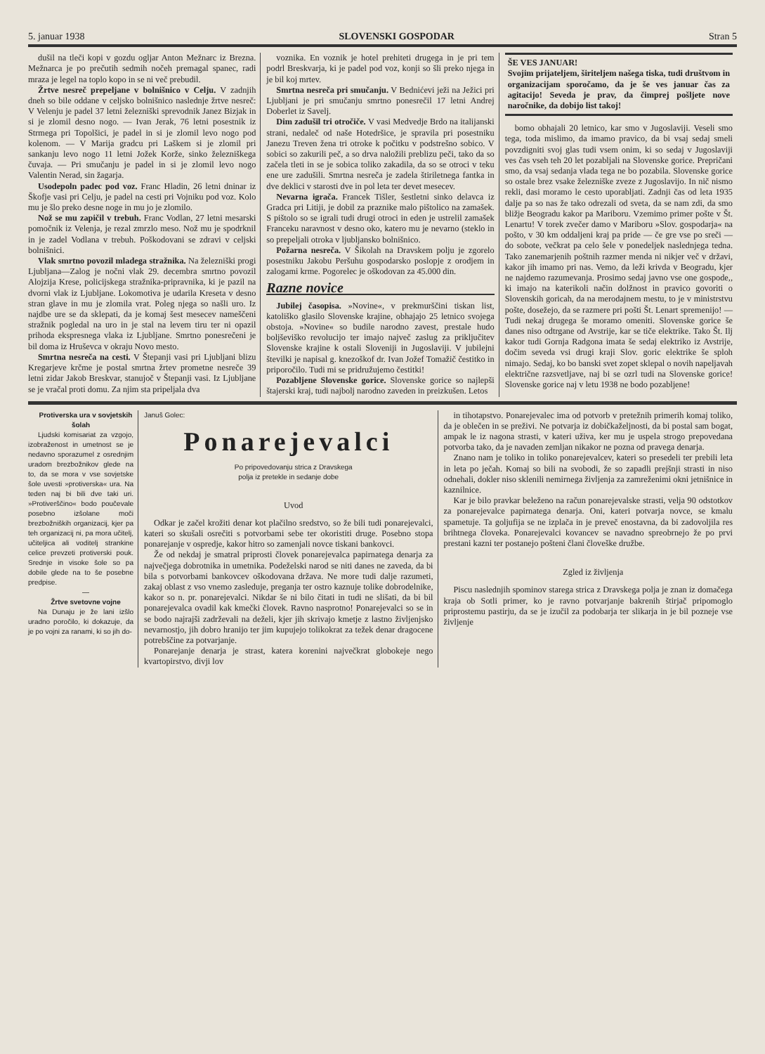5. januar 1938 SLOVENSKI GOSPODAR Stran 5
dušil na tleči kopi v gozdu ogljar Anton Mežnarc iz Brezna. Mežnarca je po prečutih sedmih nočeh premagal spanec, radi mraza je legel na toplo kopo in se ni več prebudil.
Žrtve nesreč prepeljane v bolnišnico v Celju. V zadnjih dneh so bile oddane v celjsko bolnišnico naslednje žrtve nesreč: V Velenju je padel 37 letni železniški sprevodnik Janez Bizjak in si je zlomil desno nogo. — Ivan Jerak, 76 letni posestnik iz Strmega pri Topolšici, je padel in si je zlomil levo nogo pod kolenom. — V Marija gradcu pri Laškem si je zlomil pri sankanju levo nogo 11 letni Jožek Korže, sinko železniškega čuvaja. — Pri smučanju je padel in si je zlomil levo nogo Valentin Nerad, sin žagarja.
Usodepoln padec pod voz. Franc Hladin, 26 letni dninar iz Škofje vasi pri Celju, je padel na cesti pri Vojniku pod voz. Kolo mu je šlo preko desne noge in mu jo je zlomilo.
Nož se mu zapičil v trebuh. Franc Vodlan, 27 letni mesarski pomočnik iz Velenja, je rezal zmrzlo meso. Nož mu je spodrknil in je zadel Vodlana v trebuh. Poškodovani se zdravi v celjski bolnišnici.
Vlak smrtno povozil mladega stražnika. Na železniški progi Ljubljana—Zalog je nočni vlak 29. decembra smrtno povozil Alojzija Krese, policijskega stražnika-pripravnika, ki je pazil na dvorni vlak iz Ljubljane. Lokomotiva je udarila Kreseta v desno stran glave in mu je zlomila vrat. Poleg njega so našli uro. Iz najdbe ure se da sklepati, da je komaj šest mesecev nameščeni stražnik pogledal na uro in je stal na levem tiru ter ni opazil prihoda ekspresnega vlaka iz Ljubljane. Smrtno ponesrečeni je bil doma iz Hruševca v okraju Novo mesto.
Smrtna nesreča na cesti. V Štepanji vasi pri Ljubljani blizu Kregarjeve krčme je postal smrtna žrtev prometne nesreče 39 letni zidar Jakob Breskvar, stanujoč v Štepanji vasi. Iz Ljubljane se je vračal proti domu. Za njim sta pripeljala dva
voznika. En voznik je hotel prehiteti drugega in je pri tem podrl Breskvarja, ki je padel pod voz, konji so šli preko njega in je bil koj mrtev.
Smrtna nesreča pri smučanju. V Bednićevi ježi na Ježici pri Ljubljani je pri smučanju smrtno ponesrečil 17 letni Andrej Doberlet iz Savelj.
Dim zadušil tri otročiče. V vasi Medvedje Brdo na italijanski strani, nedaleč od naše Hotedršice, je spravila pri posestniku Janezu Treven žena tri otroke k počitku v podstrešno sobico. V sobici so zakurili peč, a so drva naložili preblizu peči, tako da so začela tleti in se je sobica toliko zakadila, da so se otroci v teku ene ure zadušili. Smrtna nesreča je zadela štiriletnega fantka in dve deklici v starosti dve in pol leta ter devet mesecev.
Nevarna igrača. Francek Tišler, šestletni sinko delavca iz Gradca pri Litiji, je dobil za praznike malo pištolico na zamašek. S pištolo so se igrali tudi drugi otroci in eden je ustrelil zamašek Franceku naravnost v desno oko, katero mu je nevarno (steklo in so prepeljali otroka v ljubljansko bolnišnico.
Požarna nesreča. V Šikolah na Dravskem polju je zgorelo posestniku Jakobu Peršuhu gospodarsko poslopje z orodjem in zalogami krme. Pogorelec je oškodovan za 45.000 din.
Razne novice
Jubilej časopisa. »Novine«, v prekmurščini tiskan list, katoliško glasilo Slovenske krajine, obhajajo 25 letnico svojega obstoja. »Novine« so budile narodno zavest, prestale hudo boljševiško revolucijo ter imajo največ zaslug za priključitev Slovenske krajine k ostali Sloveniji in Jugoslaviji. V jubilejni številki je napisal g. knezoškof dr. Ivan Jožef Tomažič čestitko in priporočilo. Tudi mi se pridružujemo čestitki!
Pozabljene Slovenske gorice. Slovenske gorice so najlepši štajerski kraj, tudi najbolj narodno zaveden in preizkušen. Letos
ŠE VES JANUAR!
Svojim prijateljem, širiteljem našega tiska, tudi društvom in organizacijam sporočamo, da je še ves januar čas za agitacijo! Seveda je prav, da čimprej pošljete nove naročnike, da dobijo list takoj!
bomo obhajali 20 letnico, kar smo v Jugoslaviji. Veseli smo tega, toda mislimo, da imamo pravico, da bi vsaj sedaj smeli povzdigniti svoj glas tudi vsem onim, ki so sedaj v Jugoslaviji ves čas vseh teh 20 let pozabljali na Slovenske gorice. Prepričani smo, da vsaj sedanja vlada tega ne bo pozabila. Slovenske gorice so ostale brez vsake železniške zveze z Jugoslavijo. In nič nismo rekli, dasi moramo le cesto uporabljati. Zadnji čas od leta 1935 dalje pa so nas že tako odrezali od sveta, da se nam zdi, da smo bližje Beogradu kakor pa Mariboru. Vzemimo primer pošte v Št. Lenartu! V torek zvečer damo v Mariboru »Slov. gospodarja« na pošto, v 30 km oddaljeni kraj pa pride — če gre vse po sreči — do sobote, večkrat pa celo šele v ponedeljek naslednjega tedna. Tako zanemarjenih poštnih razmer menda ni nikjer več v državi, kakor jih imamo pri nas. Vemo, da leži krivda v Beogradu, kjer ne najdemo razumevanja. Prosimo sedaj javno vse one gospode,, ki imajo na katerikoli način dolžnost in pravico govoriti o Slovenskih goricah, da na merodajnem mestu, to je v ministrstvu pošte, dosežejo, da se razmere pri pošti Št. Lenart spremenijo! — Tudi nekaj drugega še moramo omeniti. Slovenske gorice še danes niso odtrgane od Avstrije, kar se tiče elektrike. Tako Št. Ilj kakor tudi Gornja Radgona imata še sedaj elektriko iz Avstrije, dočim seveda vsi drugi kraji Slov. goric elektrike še sploh nimajo. Sedaj, ko bo banski svet zopet sklepal o novih napeljavah električne razsvetljave, naj bi se ozrl tudi na Slovenske gorice! Slovenske gorice naj v letu 1938 ne bodo pozabljene!
Protiverska ura v sovjetskih šolah
Ljudski komisariat za vzgojo, izobraženost in umetnost se je nedavno sporazumel z osrednjim uradom brezbožnikov glede na to, da se mora v vse sovjetske šole uvesti »protiverska« ura. Na teden naj bi bili dve taki uri. »Protiverščino« bodo poučevale posebno izšolane moči brezbožniških organizacij, kjer pa teh organizacij ni, pa mora učitelj, učiteljica ali voditelj strankine celice prevzeti protiverski pouk. Srednje in visoke šole so pa dobile glede na to še posebne predpise.
—
Žrtve svetovne vojne
Na Dunaju je že lani izšlo uradno poročilo, ki dokazuje, da je po vojni za ranami, ki so jih do-
Januš Golec:
Ponarejevalci
Po pripovedovanju strica z Dravskega
polja iz pretekle in sedanje dobe
Uvod
Odkar je začel krožiti denar kot plačilno sredstvo, so že bili tudi ponarejevalci, kateri so skušali osrečiti s potvorbami sebe ter okoristiti druge. Posebno stopa ponarejanje v ospredje, kakor hitro so zamenjali novce tiskani bankovci.
Že od nekdaj je smatral priprosti človek ponarejevalca papirnatega denarja za največjega dobrotnika in umetnika. Podeželski narod se niti danes ne zaveda, da bi bila s potvorbami bankovcev oškodovana država. Ne more tudi dalje razumeti, zakaj oblast z vso vnemo zasleduje, preganja ter ostro kaznuje tolike dobrodelnike, kakor so n. pr. ponarejevalci. Nikdar še ni bilo čitati in tudi ne slišati, da bi bil ponarejevalca ovadil kak kmečki človek. Ravno nasprotno! Ponarejevalci so se in se bodo najrajši zadrževali na deželi, kjer jih skrivajo kmetje z lastno življenjsko nevarnostjo, jih dobro hranijo ter jim kupujejo tolikokrat za težek denar dragocene potrebščine za potvarjanje.
Ponarejanje denarja je strast, katera korenini največkrat globokeje nego kvartopirstvo, divji lov
in tihotapstvo. Ponarejevalec ima od potvorb v pretežnih primerih komaj toliko, da je oblečen in se preživi. Ne potvarja iz dobičkaželjnosti, da bi postal sam bogat, ampak le iz nagona strasti, v kateri uživa, ker mu je uspela strogo prepovedana potvorba tako, da je navaden zemljan nikakor ne pozna od pravega denarja.
Znano nam je toliko in toliko ponarejevalcev, kateri so presedeli ter prebili leta in leta po ječah. Komaj so bili na svobodi, že so zapadli prejšnji strasti in niso odnehali, dokler niso sklenili nemirnega življenja za zamreženimi okni jetnišnice in kaznilnice.
Kar je bilo pravkar beleženo na račun ponarejevalske strasti, velja 90 odstotkov za ponarejevalce papirnatega denarja. Oni, kateri potvarja novce, se kmalu spametuje. Ta goljufija se ne izplača in je preveč enostavna, da bi zadovoljila res brihtnega človeka. Ponarejevalci kovancev se navadno spreobrnejo že po prvi prestani kazni ter postanejo pošteni člani človeške družbe.
Zgled iz življenja
Piscu naslednjih spominov starega strica z Dravskega polja je znan iz domačega kraja ob Sotli primer, ko je ravno potvarjanje bakrenih štirjač pripomoglo priprostemu pastirju, da se je izučil za podobarja ter slikarja in je bil pozneje vse življenje